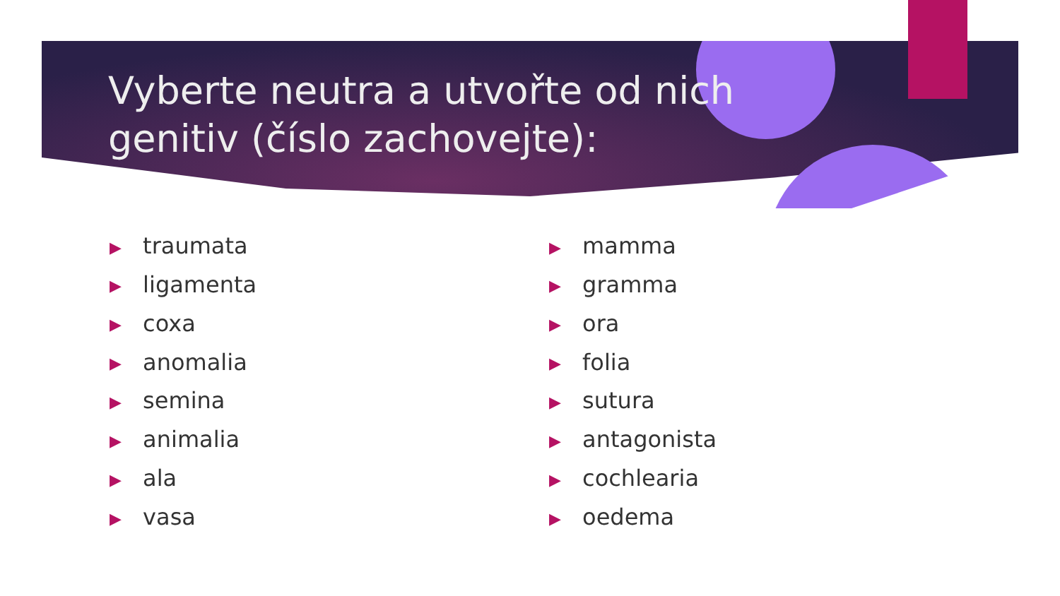Vyberte neutra a utvořte od nich genitiv (číslo zachovejte):
▶ traumata
▶ ligamenta
▶ coxa
▶ anomalia
▶ semina
▶ animalia
▶ ala
▶ vasa
▶ mamma
▶ gramma
▶ ora
▶ folia
▶ sutura
▶ antagonista
▶ cochlearia
▶ oedema